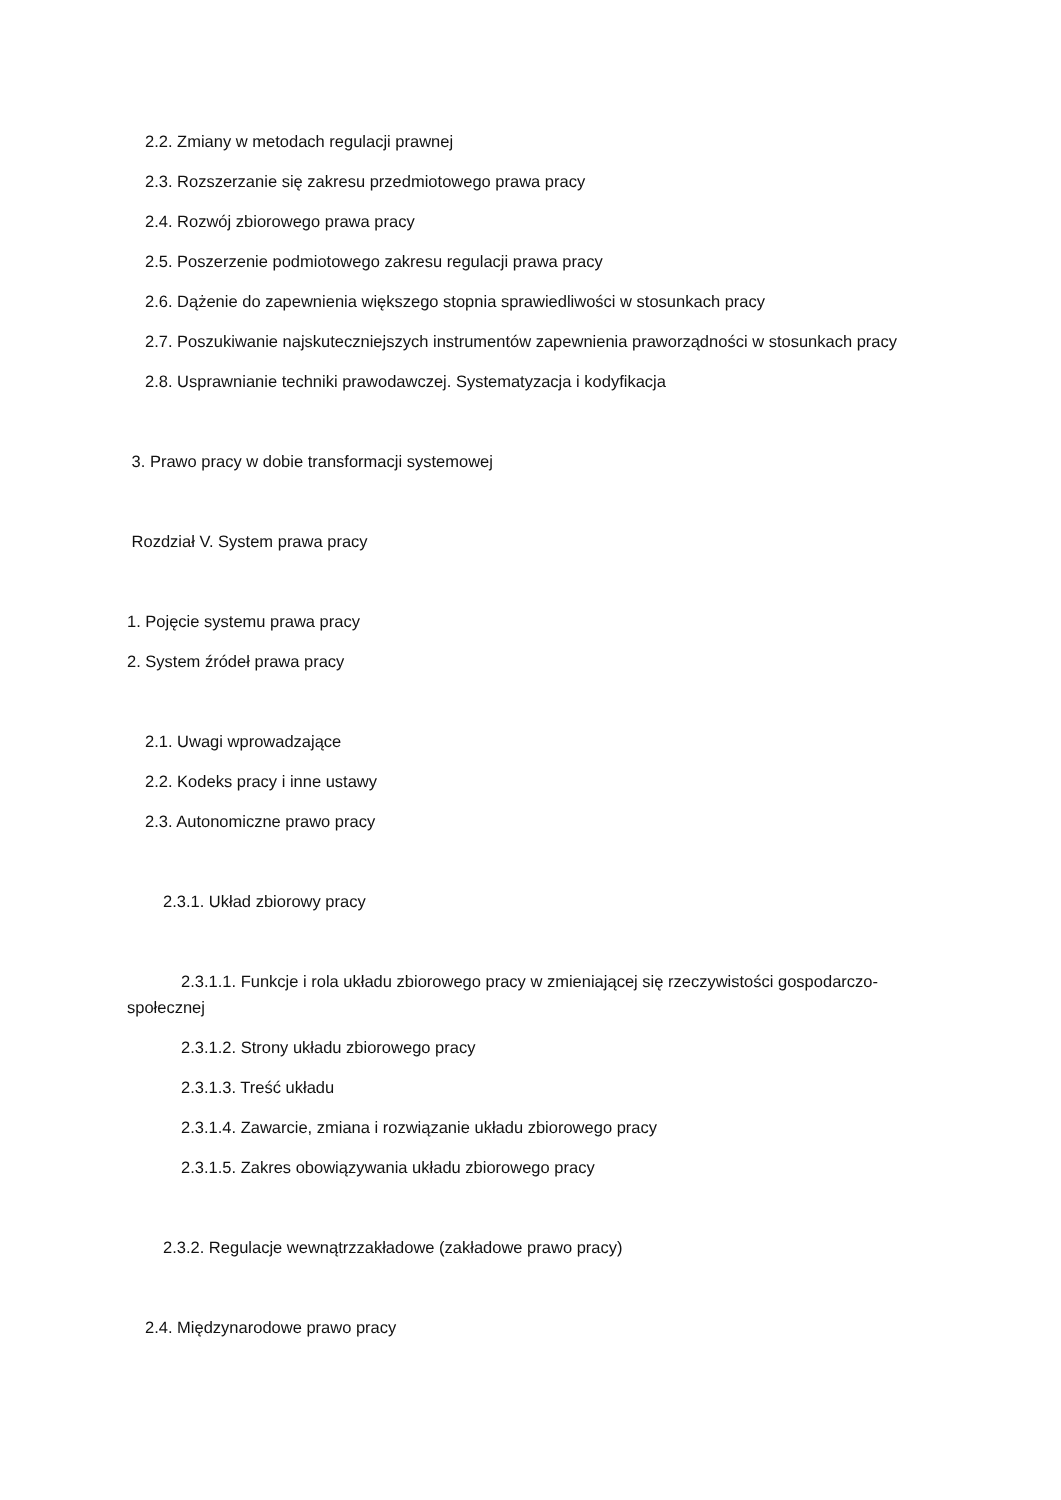2.2. Zmiany w metodach regulacji prawnej
2.3. Rozszerzanie się zakresu przedmiotowego prawa pracy
2.4. Rozwój zbiorowego prawa pracy
2.5. Poszerzenie podmiotowego zakresu regulacji prawa pracy
2.6. Dążenie do zapewnienia większego stopnia sprawiedliwości w stosunkach pracy
2.7. Poszukiwanie najskuteczniejszych instrumentów zapewnienia praworządności w stosunkach pracy
2.8. Usprawnianie techniki prawodawczej. Systematyzacja i kodyfikacja
3. Prawo pracy w dobie transformacji systemowej
Rozdział V. System prawa pracy
1. Pojęcie systemu prawa pracy
2. System źródeł prawa pracy
2.1. Uwagi wprowadzające
2.2. Kodeks pracy i inne ustawy
2.3. Autonomiczne prawo pracy
2.3.1. Układ zbiorowy pracy
2.3.1.1. Funkcje i rola układu zbiorowego pracy w zmieniającej się rzeczywistości gospodarczo-społecznej
2.3.1.2. Strony układu zbiorowego pracy
2.3.1.3. Treść układu
2.3.1.4. Zawarcie, zmiana i rozwiązanie układu zbiorowego pracy
2.3.1.5. Zakres obowiązywania układu zbiorowego pracy
2.3.2. Regulacje wewnątrzzakładowe (zakładowe prawo pracy)
2.4. Międzynarodowe prawo pracy